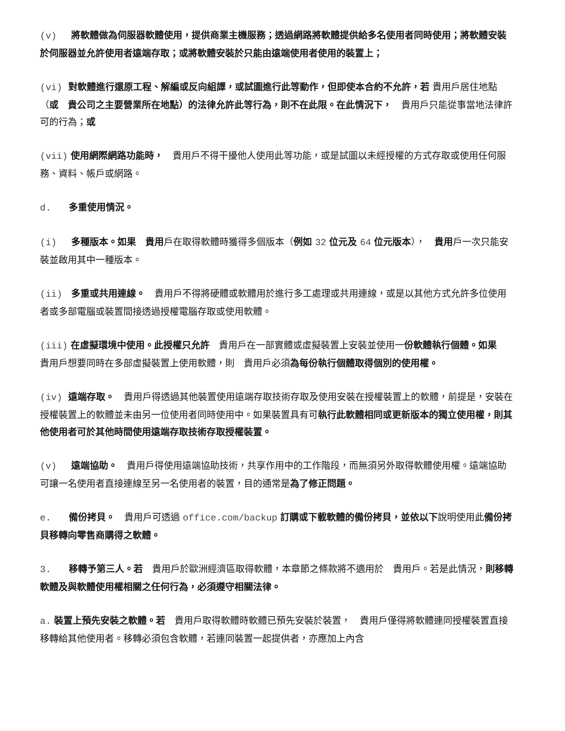(v) 將軟體做為伺服器軟體使用，提供商業主機服務；透過網路將軟體提供給多名使用者同時使用；將軟體安裝於伺服器並允許使用者遠端存取；或將軟體安裝於只能由遠端使用者使用的裝置上；
(vi) 對軟體進行還原工程、解編或反向組譯，或試圖進行此等動作，但即使本合約不允許，若 貴用戶居住地點（或　貴公司之主要營業所在地點）的法律允許此等行為，則不在此限。在此情況下，　貴用戶只能從事當地法律許可的行為；或
(vii) 使用網際網路功能時，　貴用戶不得干擾他人使用此等功能，或是試圖以未經授權的方式存取或使用任何服務、資料、帳戶或網路。
d. 多重使用情況。
(i) 多種版本。如果　貴用戶在取得軟體時獲得多個版本（例如 32 位元及 64 位元版本），　貴用戶一次只能安裝並啟用其中一種版本。
(ii) 多重或共用連線。　貴用戶不得將硬體或軟體用於進行多工處理或共用連線，或是以其他方式允許多位使用者或多部電腦或裝置間接透過授權電腦存取或使用軟體。
(iii) 在虛擬環境中使用。此授權只允許　貴用戶在一部實體或虛擬裝置上安裝並使用一份軟體執行個體。如果　貴用戶想要同時在多部虛擬裝置上使用軟體，則　貴用戶必須為每份執行個體取得個別的使用權。
(iv) 遠端存取。　貴用戶得透過其他裝置使用遠端存取技術存取及使用安裝在授權裝置上的軟體，前提是，安裝在授權裝置上的軟體並未由另一位使用者同時使用中。如果裝置具有可執行此軟體相同或更新版本的獨立使用權，則其他使用者可於其他時間使用遠端存取技術存取授權裝置。
(v) 遠端協助。　貴用戶得使用遠端協助技術，共享作用中的工作階段，而無須另外取得軟體使用權。遠端協助可讓一名使用者直接連線至另一名使用者的裝置，目的通常是為了修正問題。
e. 備份拷貝。　貴用戶可透過 office.com/backup 訂購或下載軟體的備份拷貝，並依以下說明使用此備份拷貝移轉向零售商購得之軟體。
3. 移轉予第三人。若　貴用戶於歐洲經濟區取得軟體，本章節之條款將不適用於　貴用戶。若是此情況，則移轉軟體及與軟體使用權相關之任何行為，必須遵守相關法律。
a. 裝置上預先安裝之軟體。若　貴用戶取得軟體時軟體已預先安裝於裝置，　貴用戶僅得將軟體連同授權裝置直接移轉給其他使用者。移轉必須包含軟體，若連同裝置一起提供者，亦應加上內含